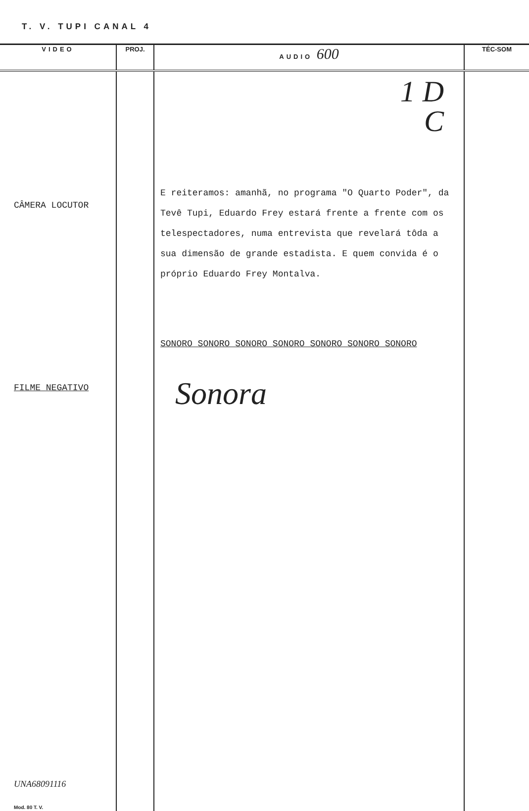T. V. TUPI CANAL 4
| VIDEO | PROJ. | AUDIO 600 | TÉC-SOM |
| --- | --- | --- | --- |
| CÂMERA LOCUTOR FILME NEGATIVO UNA68091116 Mod. 80 T. V. | | 1 D C E reiteramos: amanhã, no programa "O Quarto Poder", da Tevê Tupi, Eduardo Frey estará frente a frente com os telespectadores, numa entrevista que revelará tôda a sua dimensão de grande estadista. E quem convida é o próprio Eduardo Frey Montalva. SONORO SONORO SONORO SONORO SONORO SONORO SONORO Sonora | |